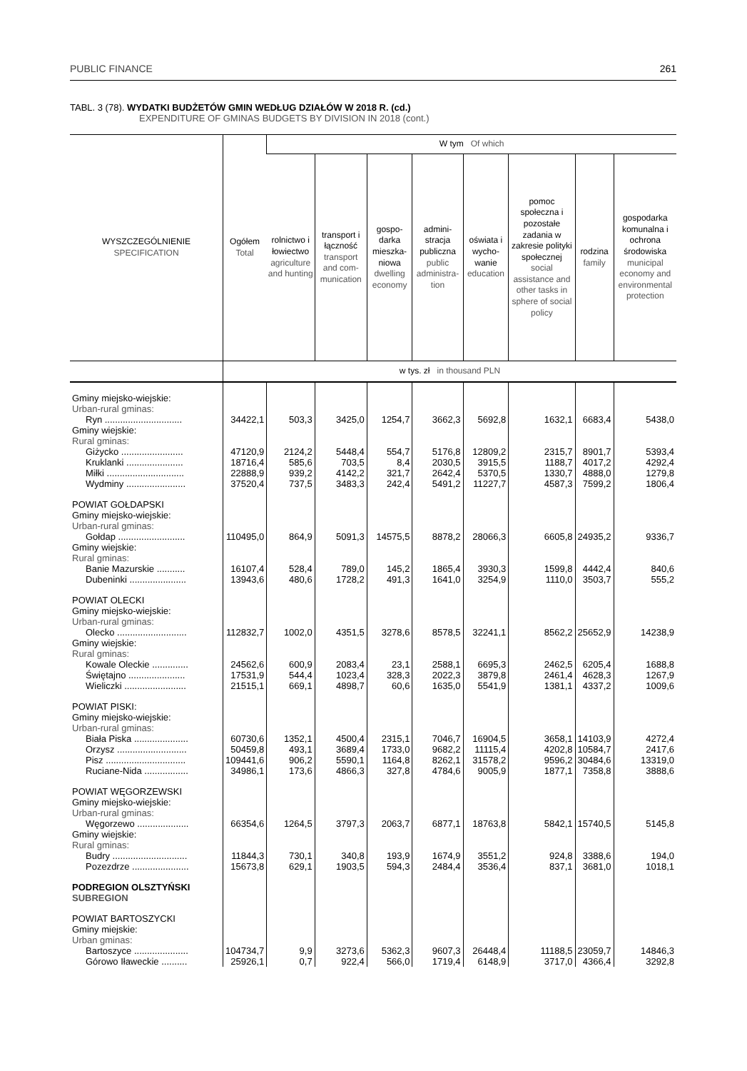PUBLIC FINANCE 261
TABL. 3 (78). WYDATKI BUDŻETÓW GMIN WEDŁUG DZIAŁÓW W 2018 R. (cd.)
EXPENDITURE OF GMINAS BUDGETS BY DIVISION IN 2018 (cont.)
| WYSZCZEGÓLNIENIE SPECIFICATION | Ogółem Total | W tym Of which | | | | | | | |
| --- | --- | --- | --- | --- | --- | --- | --- | --- | --- |
| | | rolnictwo i łowiectwo agriculture and hunting | transport i łączność transport and com­munication | gospo­darka mieszka­niowa dwelling economy | admini­stracja publiczna public administra­tion | oświata i wycho­wanie education | pomoc społeczna i pozostałe zadania w zakresie polityki społecznej social assistance and other tasks in sphere of social policy | rodzina family | gospodarka komunalna i ochrona środowi­ska municipal economy and envi­ronmental protection |
| | w tys. zł in thousand PLN | | | | | | | | |
| Gminy miejsko-wiejskie: Urban-rural gminas: | | | | | | | | | |
| Ryn .............................. | 34422,1 | 503,3 | 3425,0 | 1254,7 | 3662,3 | 5692,8 | 1632,1 | 6683,4 | 5438,0 |
| Gminy wiejskie: Rural gminas: | | | | | | | | | |
| Giżycko ........................ | 47120,9 | 2124,2 | 5448,4 | 554,7 | 5176,8 | 12809,2 | 2315,7 | 8901,7 | 5393,4 |
| Kruklanki ...................... | 18716,4 | 585,6 | 703,5 | 8,4 | 2030,5 | 3915,5 | 1188,7 | 4017,2 | 4292,4 |
| Miłki .............................. | 22888,9 | 939,2 | 4142,2 | 321,7 | 2642,4 | 5370,5 | 1330,7 | 4888,0 | 1279,8 |
| Wydminy ....................... | 37520,4 | 737,5 | 3483,3 | 242,4 | 5491,2 | 11227,7 | 4587,3 | 7599,2 | 1806,4 |
| POWIAT GOŁDAPSKI Gminy miejsko-wiejskie: Urban-rural gminas: | | | | | | | | | |
| Gołdap .......................... | 110495,0 | 864,9 | 5091,3 | 14575,5 | 8878,2 | 28066,3 | 6605,8 | 24935,2 | 9336,7 |
| Gminy wiejskie: Rural gminas: | | | | | | | | | |
| Banie Mazurskie ........... | 16107,4 | 528,4 | 789,0 | 145,2 | 1865,4 | 3930,3 | 1599,8 | 4442,4 | 840,6 |
| Dubeninki ...................... | 13943,6 | 480,6 | 1728,2 | 491,3 | 1641,0 | 3254,9 | 1110,0 | 3503,7 | 555,2 |
| POWIAT OLECKI Gminy miejsko-wiejskie: Urban-rural gminas: | | | | | | | | | |
| Olecko ........................... | 112832,7 | 1002,0 | 4351,5 | 3278,6 | 8578,5 | 32241,1 | 8562,2 | 25652,9 | 14238,9 |
| Gminy wiejskie: Rural gminas: | | | | | | | | | |
| Kowale Oleckie .............. | 24562,6 | 600,9 | 2083,4 | 23,1 | 2588,1 | 6695,3 | 2462,5 | 6205,4 | 1688,8 |
| Świętajno ...................... | 17531,9 | 544,4 | 1023,4 | 328,3 | 2022,3 | 3879,8 | 2461,4 | 4628,3 | 1267,9 |
| Wieliczki ........................ | 21515,1 | 669,1 | 4898,7 | 60,6 | 1635,0 | 5541,9 | 1381,1 | 4337,2 | 1009,6 |
| POWIAT PISKI: Gminy miejsko-wiejskie: Urban-rural gminas: | | | | | | | | | |
| Biała Piska ..................... | 60730,6 | 1352,1 | 4500,4 | 2315,1 | 7046,7 | 16904,5 | 3658,1 | 14103,9 | 4272,4 |
| Orzysz ........................... | 50459,8 | 493,1 | 3689,4 | 1733,0 | 9682,2 | 11115,4 | 4202,8 | 10584,7 | 2417,6 |
| Pisz ............................... | 109441,6 | 906,2 | 5590,1 | 1164,8 | 8262,1 | 31578,2 | 9596,2 | 30484,6 | 13319,0 |
| Ruciane-Nida ................. | 34986,1 | 173,6 | 4866,3 | 327,8 | 4784,6 | 9005,9 | 1877,1 | 7358,8 | 3888,6 |
| POWIAT WĘGORZEWSKI Gminy miejsko-wiejskie: Urban-rural gminas: | | | | | | | | | |
| Węgorzewo .................... | 66354,6 | 1264,5 | 3797,3 | 2063,7 | 6877,1 | 18763,8 | 5842,1 | 15740,5 | 5145,8 |
| Gminy wiejskie: Rural gminas: | | | | | | | | | |
| Budry ............................. | 11844,3 | 730,1 | 340,8 | 193,9 | 1674,9 | 3551,2 | 924,8 | 3388,6 | 194,0 |
| Pozezdrze ...................... | 15673,8 | 629,1 | 1903,5 | 594,3 | 2484,4 | 3536,4 | 837,1 | 3681,0 | 1018,1 |
| PODREGION OLSZTYŃSKI SUBREGION | | | | | | | | | |
| POWIAT BARTOSZYCKI Gminy miejskie: Urban gminas: | | | | | | | | | |
| Bartoszyce ..................... | 104734,7 | 9,9 | 3273,6 | 5362,3 | 9607,3 | 26448,4 | 11188,5 | 23059,7 | 14846,3 |
| Górowo Iławeckie .......... | 25926,1 | 0,7 | 922,4 | 566,0 | 1719,4 | 6148,9 | 3717,0 | 4366,4 | 3292,8 |